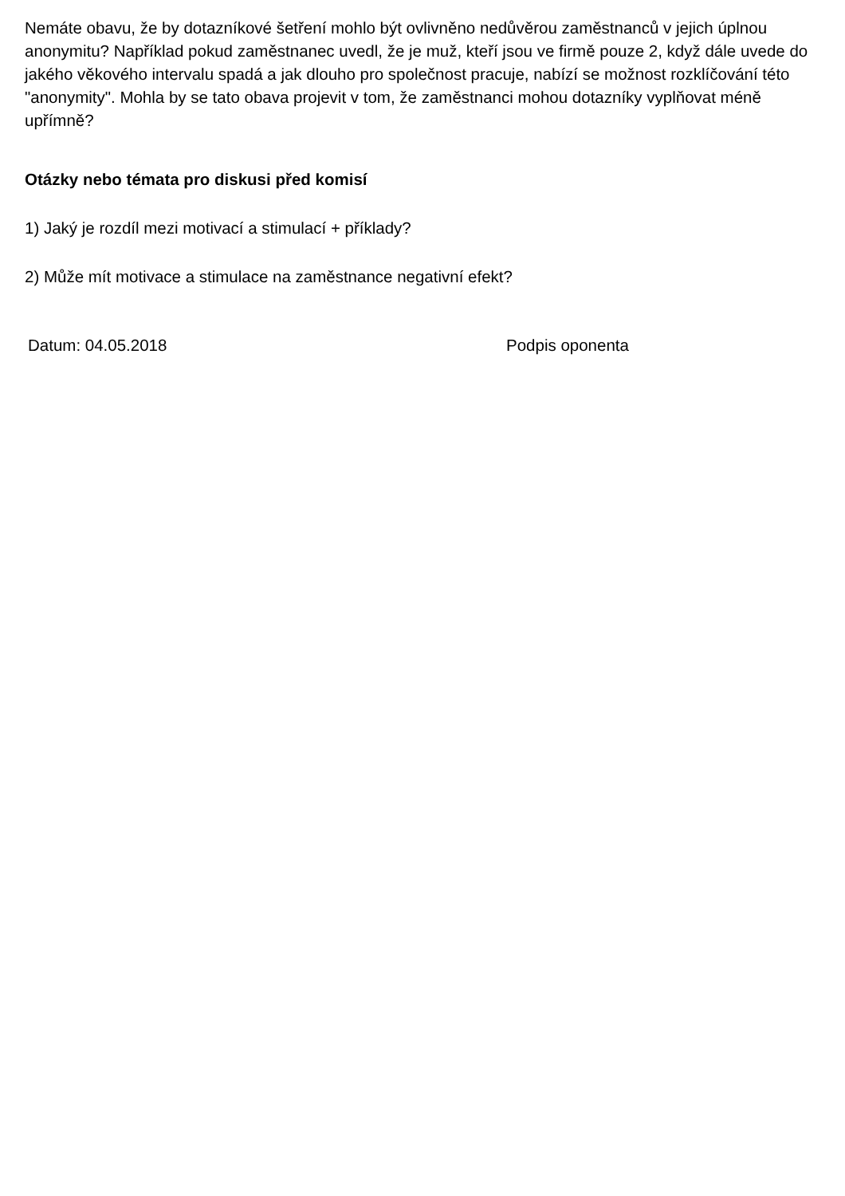Nemáte obavu, že by dotazníkové šetření mohlo být ovlivněno nedůvěrou zaměstnanců v jejich úplnou anonymitu? Například pokud zaměstnanec uvedl, že je muž, kteří jsou ve firmě pouze 2, když dále uvede do jakého věkového intervalu spadá a jak dlouho pro společnost pracuje, nabízí se možnost rozklíčování této "anonymity". Mohla by se tato obava projevit v tom, že zaměstnanci mohou dotazníky vyplňovat méně upřímně?
Otázky nebo témata pro diskusi před komisí
1) Jaký je rozdíl mezi motivací a stimulací + příklady?
2) Může mít motivace a stimulace na zaměstnance negativní efekt?
Datum: 04.05.2018 Podpis oponenta